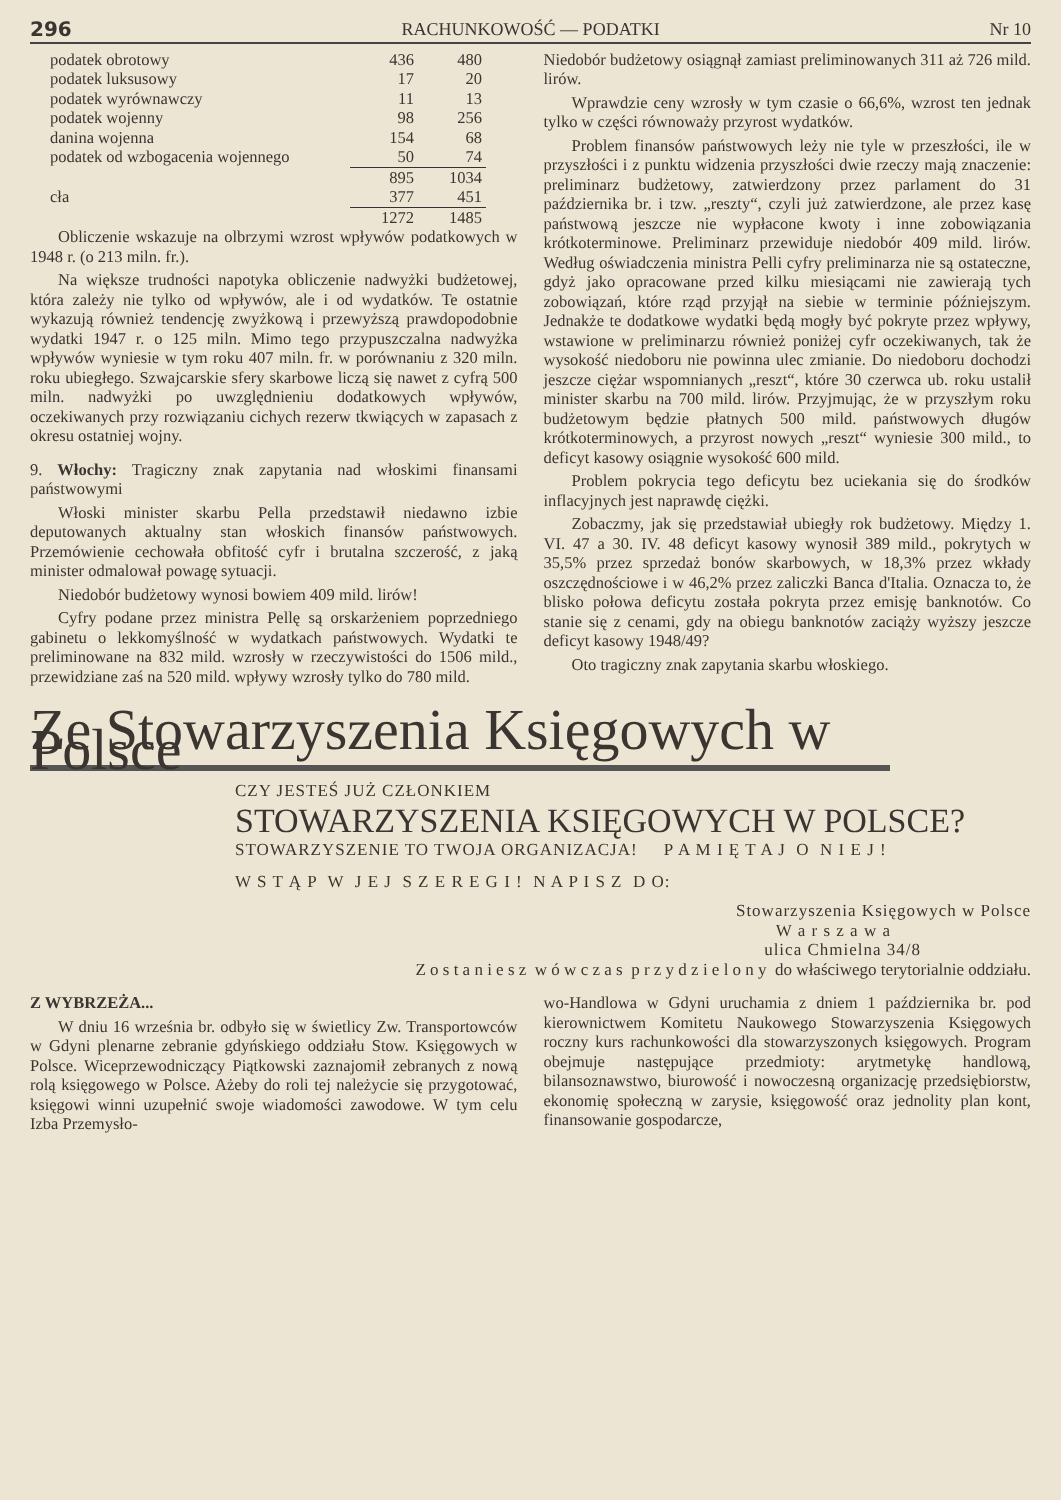296 RACHUNKOWOŚĆ — PODATKI Nr 10
| podatek obrotowy | 436 | 480 |
| podatek luksusowy | 17 | 20 |
| podatek wyrównawczy | 11 | 13 |
| podatek wojenny | 98 | 256 |
| danina wojenna | 154 | 68 |
| podatek od wzbogacenia wojennego | 50 | 74 |
| | 895 | 1034 |
| cła | 377 | 451 |
| | 1272 | 1485 |
Obliczenie wskazuje na olbrzymi wzrost wpływów podatkowych w 1948 r. (o 213 miln. fr.).
Na większe trudności napotyka obliczenie nadwyżki budżetowej, która zależy nie tylko od wpływów, ale i od wydatków. Te ostatnie wykazują również tendencję zwyżkową i przewyższą prawdopodobnie wydatki 1947 r. o 125 miln. Mimo tego przypuszczalna nadwyżka wpływów wyniesie w tym roku 407 miln. fr. w porównaniu z 320 miln. roku ubiegłego. Szwajcarskie sfery skarbowe liczą się nawet z cyfrą 500 miln. nadwyżki po uwzględnieniu dodatkowych wpływów, oczekiwanych przy rozwiązaniu cichych rezerw tkwiących w zapasach z okresu ostatniej wojny.
9. Włochy: Tragiczny znak zapytania nad włoskimi finansami państwowymi
Włoski minister skarbu Pella przedstawił niedawno izbie deputowanych aktualny stan włoskich finansów państwowych. Przemówienie cechowała obfitość cyfr i brutalna szczerość, z jaką minister odmalował powagę sytuacji.
Niedobór budżetowy wynosi bowiem 409 mild. lirów!
Cyfry podane przez ministra Pellę są orskarżeniem poprzedniego gabinetu o lekkomyślność w wydatkach państwowych. Wydatki te preliminowane na 832 mild. wzrosły w rzeczywistości do 1506 mild., przewidziane zaś na 520 mild. wpływy wzrosły tylko do 780 mild.
Niedobór budżetowy osiągnął zamiast preliminowanych 311 aż 726 mild. lirów.
Wprawdzie ceny wzrosły w tym czasie o 66,6%, wzrost ten jednak tylko w części równoważy przyrost wydatków.
Problem finansów państwowych leży nie tyle w przeszłości, ile w przyszłości i z punktu widzenia przyszłości dwie rzeczy mają znaczenie: preliminarz budżetowy, zatwierdzony przez parlament do 31 października br. i tzw. „reszty“, czyli już zatwierdzone, ale przez kasę państwową jeszcze nie wypłacone kwoty i inne zobowiązania krótkoterminowe. Preliminarz przewiduje niedobór 409 mild. lirów. Według oświadczenia ministra Pelli cyfry preliminarza nie są ostateczne, gdyż jako opracowane przed kilku miesiącami nie zawierają tych zobowiązań, które rząd przyjął na siebie w terminie późniejszym. Jednakże te dodatkowe wydatki będą mogły być pokryte przez wpływy, wstawione w preliminarzu również poniżej cyfr oczekiwanych, tak że wysokość niedoboru nie powinna ulec zmianie. Do niedoboru dochodzi jeszcze ciężar wspomnianych „reszt“, które 30 czerwca ub. roku ustalił minister skarbu na 700 mild. lirów. Przyjmując, że w przyszłym roku budżetowym będzie płatnych 500 mild. państwowych długów krótkoterminowych, a przyrost nowych „reszt“ wyniesie 300 mild., to deficyt kasowy osiągnie wysokość 600 mild.
Problem pokrycia tego deficytu bez uciekania się do środków inflacyjnych jest naprawdę ciężki.
Zobaczmy, jak się przedstawiał ubiegły rok budżetowy. Między 1. VI. 47 a 30. IV. 48 deficyt kasowy wynosił 389 mild., pokrytych w 35,5% przez sprzedaż bonów skarbowych, w 18,3% przez wkłady oszczędnościowe i w 46,2% przez zaliczki Banca d'Italia. Oznacza to, że blisko połowa deficytu została pokryta przez emisję banknotów. Co stanie się z cenami, gdy na obiegu banknotów zaciąży wyższy jeszcze deficyt kasowy 1948/49?
Oto tragiczny znak zapytania skarbu włoskiego.
Ze Stowarzyszenia Księgowych w Polsce
CZY JESTEŚ JUŻ CZŁONKIEM
STOWARZYSZENIA KSIĘGOWYCH W POLSCE?
STOWARZYSZENIE TO TWOJA ORGANIZACJA! P A M I Ę T A J O N I E J !
W S T Ą P W J E J S Z E R E G I ! N A P I S Z D O:
Stowarzyszenia Księgowych w Polsce
W a r s z a w a
ulica Chmielna 34/8
Z o s t a n i e s z w ó w c z a s p r z y d z i e l o n y do właściwego terytorialnie oddziału.
Z WYBRZEŻA...
W dniu 16 września br. odbyło się w świetlicy Zw. Transportowców w Gdyni plenarne zebranie gdyńskiego oddziału Stow. Księgowych w Polsce. Wiceprzewodniczący Piątkowski zaznajomił zebranych z nową rolą księgowego w Polsce. Ażeby do roli tej należycie się przygotować, księgowi winni uzupełnić swoje wiadomości zawodowe. W tym celu Izba Przemysło-
wo-Handlowa w Gdyni uruchamia z dniem 1 października br. pod kierownictwem Komitetu Naukowego Stowarzyszenia Księgowych roczny kurs rachunkowości dla stowarzyszonych księgowych. Program obejmuje następujące przedmioty: arytmetykę handlową, bilansoznawstwo, biurowość i nowoczesną organizację przedsiębiorstw, ekonomię społeczną w zarysie, księgowość oraz jednolity plan kont, finansowanie gospodarcze,